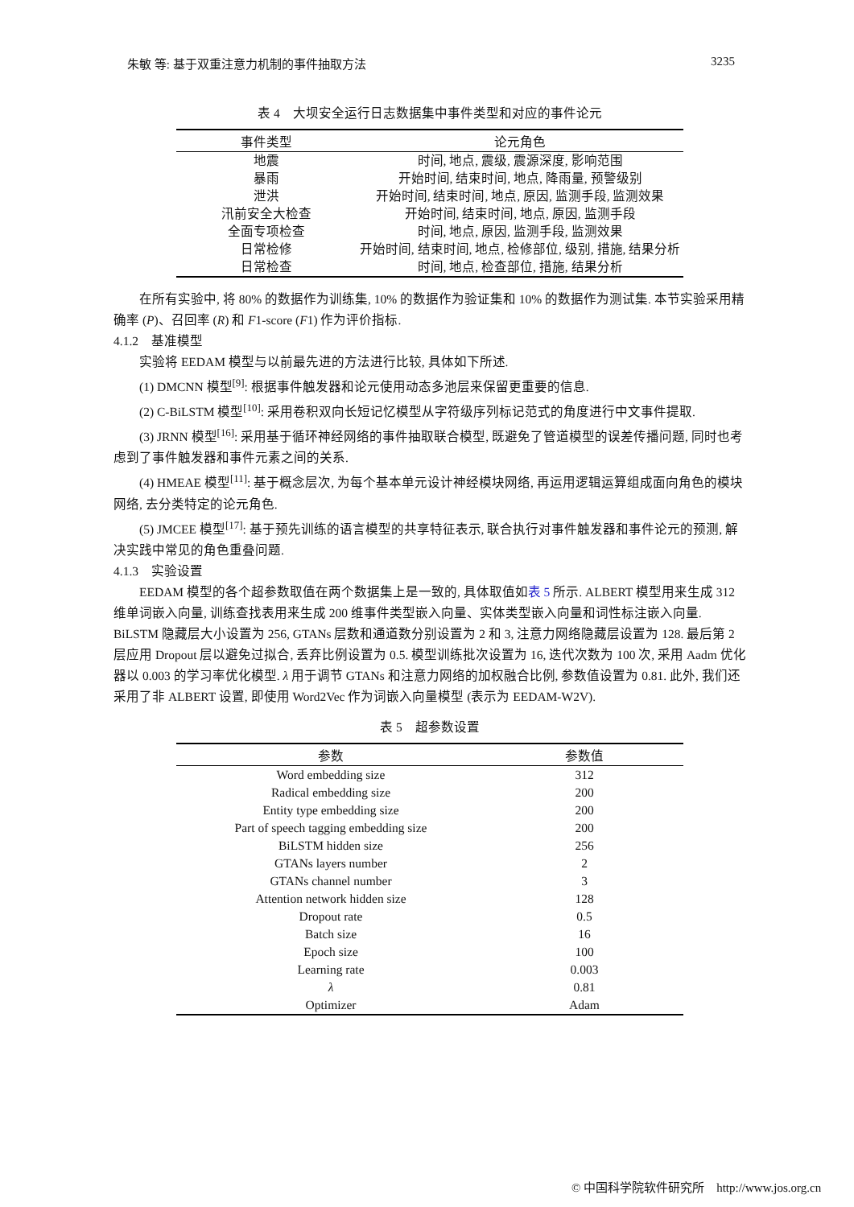朱敏 等: 基于双重注意力机制的事件抽取方法 3235
表 4　大坝安全运行日志数据集中事件类型和对应的事件论元
| 事件类型 | 论元角色 |
| --- | --- |
| 地震 | 时间, 地点, 震级, 震源深度, 影响范围 |
| 暴雨 | 开始时间, 结束时间, 地点, 降雨量, 预警级别 |
| 泄洪 | 开始时间, 结束时间, 地点, 原因, 监测手段, 监测效果 |
| 汛前安全大检查 | 开始时间, 结束时间, 地点, 原因, 监测手段 |
| 全面专项检查 | 时间, 地点, 原因, 监测手段, 监测效果 |
| 日常检修 | 开始时间, 结束时间, 地点, 检修部位, 级别, 措施, 结果分析 |
| 日常检查 | 时间, 地点, 检查部位, 措施, 结果分析 |
在所有实验中, 将 80% 的数据作为训练集, 10% 的数据作为验证集和 10% 的数据作为测试集. 本节实验采用精确率 (P)、召回率 (R) 和 F1-score (F1) 作为评价指标.
4.1.2　基准模型
实验将 EEDAM 模型与以前最先进的方法进行比较, 具体如下所述.
(1) DMCNN 模型<sup>[9]</sup>: 根据事件触发器和论元使用动态多池层来保留更重要的信息.
(2) C-BiLSTM 模型<sup>[10]</sup>: 采用卷积双向长短记忆模型从字符级序列标记范式的角度进行中文事件提取.
(3) JRNN 模型<sup>[16]</sup>: 采用基于循环神经网络的事件抽取联合模型, 既避免了管道模型的误差传播问题, 同时也考虑到了事件触发器和事件元素之间的关系.
(4) HMEAE 模型<sup>[11]</sup>: 基于概念层次, 为每个基本单元设计神经模块网络, 再运用逻辑运算组成面向角色的模块网络, 去分类特定的论元角色.
(5) JMCEE 模型<sup>[17]</sup>: 基于预先训练的语言模型的共享特征表示, 联合执行对事件触发器和事件论元的预测, 解决实践中常见的角色重叠问题.
4.1.3　实验设置
EEDAM 模型的各个超参数取值在两个数据集上是一致的, 具体取值如表 5 所示. ALBERT 模型用来生成 312 维单词嵌入向量, 训练查找表用来生成 200 维事件类型嵌入向量、实体类型嵌入向量和词性标注嵌入向量. BiLSTM 隐藏层大小设置为 256, GTANs 层数和通道数分别设置为 2 和 3, 注意力网络隐藏层设置为 128. 最后第 2 层应用 Dropout 层以避免过拟合, 丢弃比例设置为 0.5. 模型训练批次设置为 16, 迭代次数为 100 次, 采用 Aadm 优化器以 0.003 的学习率优化模型. λ 用于调节 GTANs 和注意力网络的加权融合比例, 参数值设置为 0.81. 此外, 我们还采用了非 ALBERT 设置, 即使用 Word2Vec 作为词嵌入向量模型 (表示为 EEDAM-W2V).
表 5　超参数设置
| 参数 | 参数值 |
| --- | --- |
| Word embedding size | 312 |
| Radical embedding size | 200 |
| Entity type embedding size | 200 |
| Part of speech tagging embedding size | 200 |
| BiLSTM hidden size | 256 |
| GTANs layers number | 2 |
| GTANs channel number | 3 |
| Attention network hidden size | 128 |
| Dropout rate | 0.5 |
| Batch size | 16 |
| Epoch size | 100 |
| Learning rate | 0.003 |
| λ | 0.81 |
| Optimizer | Adam |
© 中国科学院软件研究所　http://www.jos.org.cn